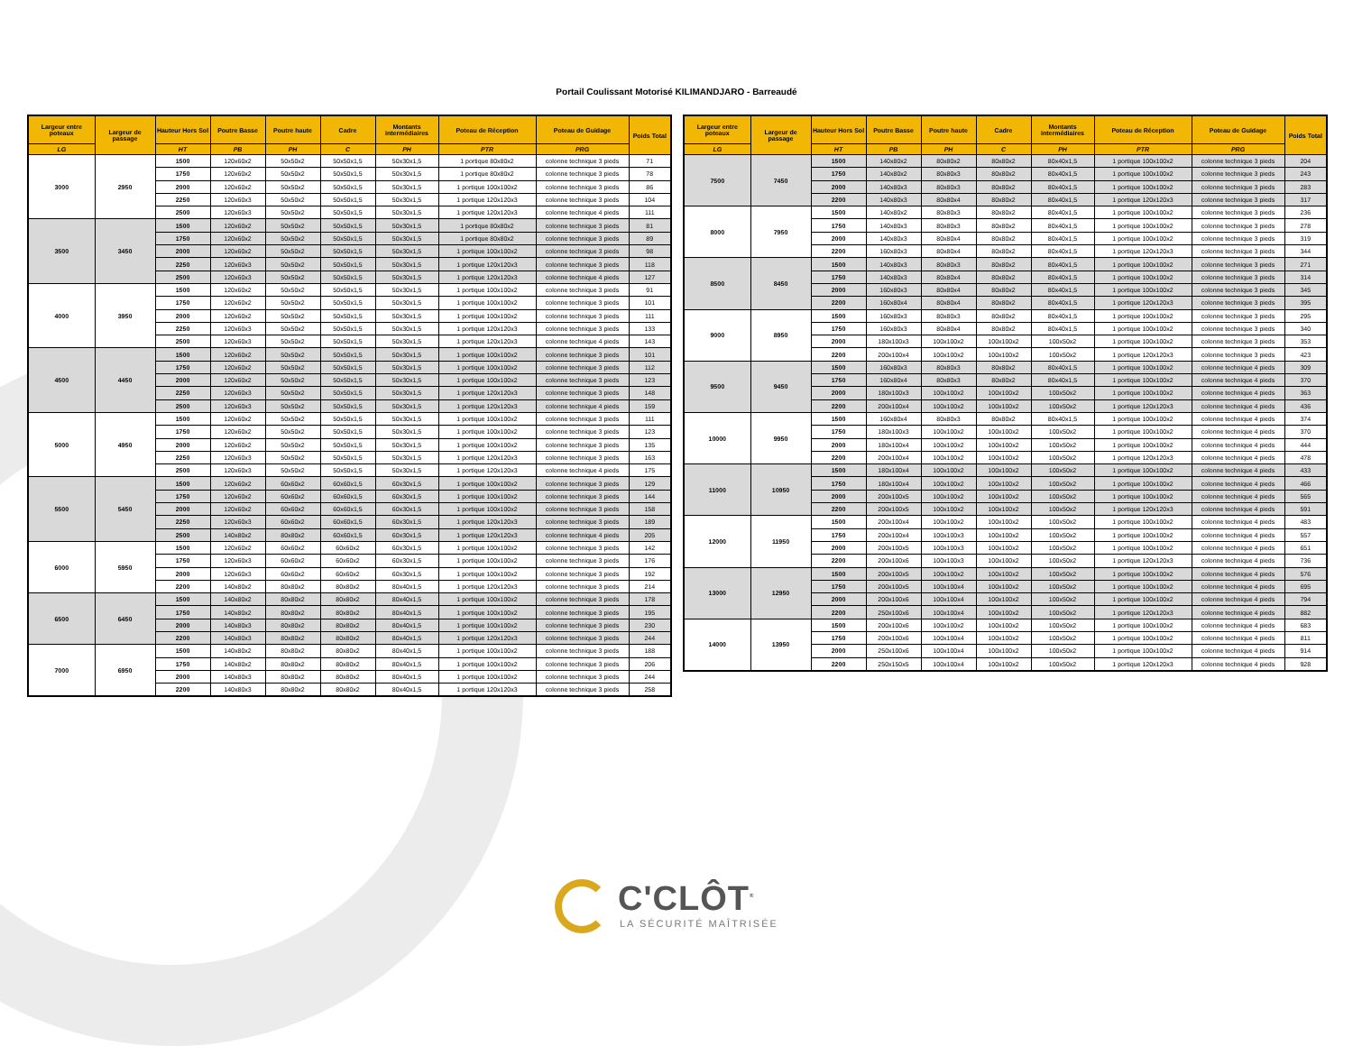Portail Coulissant Motorisé KILIMANDJARO - Barreaudé
| Largeur entre poteaux | Largeur de passage | Hauteur Hors Sol | Poutre Basse | Poutre haute | Cadre | Montants intermédiaires | Poteau de Réception | Poteau de Guidage | Poids Total |
| --- | --- | --- | --- | --- | --- | --- | --- | --- | --- |
| LG | | HT | PB | PH | C | PH | PTR | PRG | |
| 3000 | 2950 | 1500 | 120x60x2 | 50x50x2 | 50x50x1,5 | 50x30x1,5 | 1 portique 80x80x2 | colonne technique 3 pieds | 71 |
| | | 1750 | 120x60x2 | 50x50x2 | 50x50x1,5 | 50x30x1,5 | 1 portique 80x80x2 | colonne technique 3 pieds | 78 |
| | | 2000 | 120x60x2 | 50x50x2 | 50x50x1,5 | 50x30x1,5 | 1 portique 100x100x2 | colonne technique 3 pieds | 86 |
| | | 2250 | 120x60x3 | 50x50x2 | 50x50x1,5 | 50x30x1,5 | 1 portique 120x120x3 | colonne technique 3 pieds | 104 |
| | | 2500 | 120x60x3 | 50x50x2 | 50x50x1,5 | 50x30x1,5 | 1 portique 120x120x3 | colonne technique 4 pieds | 111 |
| 3500 | 3450 | 1500 | 120x60x2 | 50x50x2 | 50x50x1,5 | 50x30x1,5 | 1 portique 80x80x2 | colonne technique 3 pieds | 81 |
| | | 1750 | 120x60x2 | 50x50x2 | 50x50x1,5 | 50x30x1,5 | 1 portique 80x80x2 | colonne technique 3 pieds | 89 |
| | | 2000 | 120x60x2 | 50x50x2 | 50x50x1,5 | 50x30x1,5 | 1 portique 100x100x2 | colonne technique 3 pieds | 98 |
| | | 2250 | 120x60x3 | 50x50x2 | 50x50x1,5 | 50x30x1,5 | 1 portique 120x120x3 | colonne technique 3 pieds | 118 |
| | | 2500 | 120x60x3 | 50x50x2 | 50x50x1,5 | 50x30x1,5 | 1 portique 120x120x3 | colonne technique 4 pieds | 127 |
| 4000 | 3950 | 1500 | 120x60x2 | 50x50x2 | 50x50x1,5 | 50x30x1,5 | 1 portique 100x100x2 | colonne technique 3 pieds | 91 |
| | | 1750 | 120x60x2 | 50x50x2 | 50x50x1,5 | 50x30x1,5 | 1 portique 100x100x2 | colonne technique 3 pieds | 101 |
| | | 2000 | 120x60x2 | 50x50x2 | 50x50x1,5 | 50x30x1,5 | 1 portique 100x100x2 | colonne technique 3 pieds | 111 |
| | | 2250 | 120x60x3 | 50x50x2 | 50x50x1,5 | 50x30x1,5 | 1 portique 120x120x3 | colonne technique 3 pieds | 133 |
| | | 2500 | 120x60x3 | 50x50x2 | 50x50x1,5 | 50x30x1,5 | 1 portique 120x120x3 | colonne technique 4 pieds | 143 |
| 4500 | 4450 | 1500 | 120x60x2 | 50x50x2 | 50x50x1,5 | 50x30x1,5 | 1 portique 100x100x2 | colonne technique 3 pieds | 101 |
| | | 1750 | 120x60x2 | 50x50x2 | 50x50x1,5 | 50x30x1,5 | 1 portique 100x100x2 | colonne technique 3 pieds | 112 |
| | | 2000 | 120x60x2 | 50x50x2 | 50x50x1,5 | 50x30x1,5 | 1 portique 100x100x2 | colonne technique 3 pieds | 123 |
| | | 2250 | 120x60x3 | 50x50x2 | 50x50x1,5 | 50x30x1,5 | 1 portique 120x120x3 | colonne technique 3 pieds | 148 |
| | | 2500 | 120x60x3 | 50x50x2 | 50x50x1,5 | 50x30x1,5 | 1 portique 120x120x3 | colonne technique 4 pieds | 159 |
| 5000 | 4950 | 1500 | 120x60x2 | 50x50x2 | 50x50x1,5 | 50x30x1,5 | 1 portique 100x100x2 | colonne technique 3 pieds | 111 |
| | | 1750 | 120x60x2 | 50x50x2 | 50x50x1,5 | 50x30x1,5 | 1 portique 100x100x2 | colonne technique 3 pieds | 123 |
| | | 2000 | 120x60x2 | 50x50x2 | 50x50x1,5 | 50x30x1,5 | 1 portique 100x100x2 | colonne technique 3 pieds | 135 |
| | | 2250 | 120x60x3 | 50x50x2 | 50x50x1,5 | 50x30x1,5 | 1 portique 120x120x3 | colonne technique 3 pieds | 163 |
| | | 2500 | 120x60x3 | 50x50x2 | 50x50x1,5 | 50x30x1,5 | 1 portique 120x120x3 | colonne technique 4 pieds | 175 |
| 5500 | 5450 | 1500 | 120x60x2 | 60x60x2 | 60x60x1,5 | 60x30x1,5 | 1 portique 100x100x2 | colonne technique 3 pieds | 129 |
| | | 1750 | 120x60x2 | 60x60x2 | 60x60x1,5 | 60x30x1,5 | 1 portique 100x100x2 | colonne technique 3 pieds | 144 |
| | | 2000 | 120x60x2 | 60x60x2 | 60x60x1,5 | 60x30x1,5 | 1 portique 100x100x2 | colonne technique 3 pieds | 158 |
| | | 2250 | 120x60x3 | 60x60x2 | 60x60x1,5 | 60x30x1,5 | 1 portique 120x120x3 | colonne technique 3 pieds | 189 |
| | | 2500 | 140x80x2 | 80x80x2 | 60x60x1,5 | 60x30x1,5 | 1 portique 120x120x3 | colonne technique 4 pieds | 205 |
| 6000 | 5950 | 1500 | 120x60x2 | 60x60x2 | 60x60x2 | 60x30x1,5 | 1 portique 100x100x2 | colonne technique 3 pieds | 142 |
| | | 1750 | 120x60x3 | 60x60x2 | 60x60x2 | 60x30x1,5 | 1 portique 100x100x2 | colonne technique 3 pieds | 176 |
| | | 2000 | 120x60x3 | 60x60x2 | 60x60x2 | 60x30x1,5 | 1 portique 100x100x2 | colonne technique 3 pieds | 192 |
| | | 2200 | 140x80x2 | 80x80x2 | 80x80x2 | 80x40x1,5 | 1 portique 120x120x3 | colonne technique 3 pieds | 214 |
| 6500 | 6450 | 1500 | 140x80x2 | 80x80x2 | 80x80x2 | 80x40x1,5 | 1 portique 100x100x2 | colonne technique 3 pieds | 178 |
| | | 1750 | 140x80x2 | 80x80x2 | 80x80x2 | 80x40x1,5 | 1 portique 100x100x2 | colonne technique 3 pieds | 195 |
| | | 2000 | 140x80x3 | 80x80x2 | 80x80x2 | 80x40x1,5 | 1 portique 100x100x2 | colonne technique 3 pieds | 230 |
| | | 2200 | 140x80x3 | 80x80x2 | 80x80x2 | 80x40x1,5 | 1 portique 120x120x3 | colonne technique 3 pieds | 244 |
| 7000 | 6950 | 1500 | 140x80x2 | 80x80x2 | 80x80x2 | 80x40x1,5 | 1 portique 100x100x2 | colonne technique 3 pieds | 188 |
| | | 1750 | 140x80x2 | 80x80x2 | 80x80x2 | 80x40x1,5 | 1 portique 100x100x2 | colonne technique 3 pieds | 206 |
| | | 2000 | 140x80x3 | 80x80x2 | 80x80x2 | 80x40x1,5 | 1 portique 100x100x2 | colonne technique 3 pieds | 244 |
| | | 2200 | 140x80x3 | 80x80x2 | 80x80x2 | 80x40x1,5 | 1 portique 120x120x3 | colonne technique 3 pieds | 258 |
| Largeur entre poteaux | Largeur de passage | Hauteur Hors Sol | Poutre Basse | Poutre haute | Cadre | Montants intermédiaires | Poteau de Réception | Poteau de Guidage | Poids Total |
| --- | --- | --- | --- | --- | --- | --- | --- | --- | --- |
| LG | | HT | PB | PH | C | PH | PTR | PRG | |
| 7500 | 7450 | 1500 | 140x80x2 | 80x80x2 | 80x80x2 | 80x40x1,5 | 1 portique 100x100x2 | colonne technique 3 pieds | 204 |
| | | 1750 | 140x80x2 | 80x80x3 | 80x80x2 | 80x40x1,5 | 1 portique 100x100x2 | colonne technique 3 pieds | 243 |
| | | 2000 | 140x80x3 | 80x80x3 | 80x80x2 | 80x40x1,5 | 1 portique 100x100x2 | colonne technique 3 pieds | 283 |
| | | 2200 | 140x80x3 | 80x80x4 | 80x80x2 | 80x40x1,5 | 1 portique 120x120x3 | colonne technique 3 pieds | 317 |
| 8000 | 7950 | 1500 | 140x80x2 | 80x80x3 | 80x80x2 | 80x40x1,5 | 1 portique 100x100x2 | colonne technique 3 pieds | 236 |
| | | 1750 | 140x80x3 | 80x80x3 | 80x80x2 | 80x40x1,5 | 1 portique 100x100x2 | colonne technique 3 pieds | 278 |
| | | 2000 | 140x80x3 | 80x80x4 | 80x80x2 | 80x40x1,5 | 1 portique 100x100x2 | colonne technique 3 pieds | 319 |
| | | 2200 | 160x80x3 | 80x80x4 | 80x80x2 | 80x40x1,5 | 1 portique 120x120x3 | colonne technique 3 pieds | 344 |
| 8500 | 8450 | 1500 | 140x80x3 | 80x80x3 | 80x80x2 | 80x40x1,5 | 1 portique 100x100x2 | colonne technique 3 pieds | 271 |
| | | 1750 | 140x80x3 | 80x80x4 | 80x80x2 | 80x40x1,5 | 1 portique 100x100x2 | colonne technique 3 pieds | 314 |
| | | 2000 | 160x80x3 | 80x80x4 | 80x80x2 | 80x40x1,5 | 1 portique 100x100x2 | colonne technique 3 pieds | 345 |
| | | 2200 | 160x80x4 | 80x80x4 | 80x80x2 | 80x40x1,5 | 1 portique 120x120x3 | colonne technique 3 pieds | 395 |
| 9000 | 8950 | 1500 | 160x80x3 | 80x80x3 | 80x80x2 | 80x40x1,5 | 1 portique 100x100x2 | colonne technique 3 pieds | 295 |
| | | 1750 | 160x80x3 | 80x80x4 | 80x80x2 | 80x40x1,5 | 1 portique 100x100x2 | colonne technique 3 pieds | 340 |
| | | 2000 | 180x100x3 | 100x100x2 | 100x100x2 | 100x50x2 | 1 portique 100x100x2 | colonne technique 3 pieds | 353 |
| | | 2200 | 200x100x4 | 100x100x2 | 100x100x2 | 100x50x2 | 1 portique 120x120x3 | colonne technique 3 pieds | 423 |
| 9500 | 9450 | 1500 | 160x80x3 | 80x80x3 | 80x80x2 | 80x40x1,5 | 1 portique 100x100x2 | colonne technique 4 pieds | 309 |
| | | 1750 | 160x80x4 | 80x80x3 | 80x80x2 | 80x40x1,5 | 1 portique 100x100x2 | colonne technique 4 pieds | 370 |
| | | 2000 | 180x100x3 | 100x100x2 | 100x100x2 | 100x50x2 | 1 portique 100x100x2 | colonne technique 4 pieds | 363 |
| | | 2200 | 200x100x4 | 100x100x2 | 100x100x2 | 100x50x2 | 1 portique 120x120x3 | colonne technique 4 pieds | 436 |
| 10000 | 9950 | 1500 | 160x80x4 | 80x80x3 | 80x80x2 | 80x40x1,5 | 1 portique 100x100x2 | colonne technique 4 pieds | 374 |
| | | 1750 | 180x100x3 | 100x100x2 | 100x100x2 | 100x50x2 | 1 portique 100x100x2 | colonne technique 4 pieds | 370 |
| | | 2000 | 180x100x4 | 100x100x2 | 100x100x2 | 100x50x2 | 1 portique 100x100x2 | colonne technique 4 pieds | 444 |
| | | 2200 | 200x100x4 | 100x100x2 | 100x100x2 | 100x50x2 | 1 portique 120x120x3 | colonne technique 4 pieds | 478 |
| 11000 | 10950 | 1500 | 180x100x4 | 100x100x2 | 100x100x2 | 100x50x2 | 1 portique 100x100x2 | colonne technique 4 pieds | 433 |
| | | 1750 | 180x100x4 | 100x100x2 | 100x100x2 | 100x50x2 | 1 portique 100x100x2 | colonne technique 4 pieds | 466 |
| | | 2000 | 200x100x5 | 100x100x2 | 100x100x2 | 100x50x2 | 1 portique 100x100x2 | colonne technique 4 pieds | 565 |
| | | 2200 | 200x100x5 | 100x100x2 | 100x100x2 | 100x50x2 | 1 portique 120x120x3 | colonne technique 4 pieds | 591 |
| 12000 | 11950 | 1500 | 200x100x4 | 100x100x2 | 100x100x2 | 100x50x2 | 1 portique 100x100x2 | colonne technique 4 pieds | 483 |
| | | 1750 | 200x100x4 | 100x100x3 | 100x100x2 | 100x50x2 | 1 portique 100x100x2 | colonne technique 4 pieds | 557 |
| | | 2000 | 200x100x5 | 100x100x3 | 100x100x2 | 100x50x2 | 1 portique 100x100x2 | colonne technique 4 pieds | 651 |
| | | 2200 | 200x100x6 | 100x100x3 | 100x100x2 | 100x50x2 | 1 portique 120x120x3 | colonne technique 4 pieds | 736 |
| 13000 | 12950 | 1500 | 200x100x5 | 100x100x2 | 100x100x2 | 100x50x2 | 1 portique 100x100x2 | colonne technique 4 pieds | 576 |
| | | 1750 | 200x100x5 | 100x100x4 | 100x100x2 | 100x50x2 | 1 portique 100x100x2 | colonne technique 4 pieds | 695 |
| | | 2000 | 200x100x6 | 100x100x4 | 100x100x2 | 100x50x2 | 1 portique 100x100x2 | colonne technique 4 pieds | 794 |
| | | 2200 | 250x100x6 | 100x100x4 | 100x100x2 | 100x50x2 | 1 portique 120x120x3 | colonne technique 4 pieds | 882 |
| 14000 | 13950 | 1500 | 200x100x6 | 100x100x2 | 100x100x2 | 100x50x2 | 1 portique 100x100x2 | colonne technique 4 pieds | 683 |
| | | 1750 | 200x100x6 | 100x100x4 | 100x100x2 | 100x50x2 | 1 portique 100x100x2 | colonne technique 4 pieds | 811 |
| | | 2000 | 250x100x6 | 100x100x4 | 100x100x2 | 100x50x2 | 1 portique 100x100x2 | colonne technique 4 pieds | 914 |
| | | 2200 | 250x150x5 | 100x100x4 | 100x100x2 | 100x50x2 | 1 portique 120x120x3 | colonne technique 4 pieds | 928 |
C'CLÔT<sup>®</sup>
LA SÉCURITÉ MAÎTRISÉE